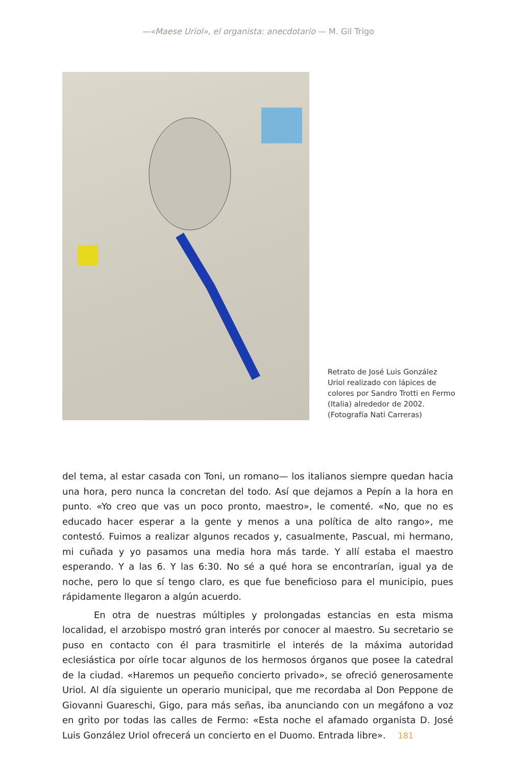—«Maese Uriol», el organista: anecdotario — M. Gil Trigo
Retrato de José Luis González Uriol realizado con lápices de colores por Sandro Trotti en Fermo (Italia) alrededor de 2002. (Fotografía Nati Carreras)
del tema, al estar casada con Toni, un romano— los italianos siempre quedan hacia una hora, pero nunca la concretan del todo. Así que dejamos a Pepín a la hora en punto. «Yo creo que vas un poco pronto, maestro», le comenté. «No, que no es educado hacer esperar a la gente y menos a una política de alto rango», me contestó. Fuimos a realizar algunos recados y, casualmente, Pascual, mi hermano, mi cuñada y yo pasamos una media hora más tarde. Y allí estaba el maestro esperando. Y a las 6. Y las 6:30. No sé a qué hora se encontrarían, igual ya de noche, pero lo que sí tengo claro, es que fue beneficioso para el municipio, pues rápidamente llegaron a algún acuerdo.
En otra de nuestras múltiples y prolongadas estancias en esta misma localidad, el arzobispo mostró gran interés por conocer al maestro. Su secretario se puso en contacto con él para trasmitirle el interés de la máxima autoridad eclesiástica por oírle tocar algunos de los hermosos órganos que posee la catedral de la ciudad. «Haremos un pequeño concierto privado», se ofreció generosamente Uriol. Al día siguiente un operario municipal, que me recordaba al Don Peppone de Giovanni Guareschi, Gigo, para más señas, iba anunciando con un megáfono a voz en grito por todas las calles de Fermo: «Esta noche el afamado organista D. José Luis González Uriol ofrecerá un concierto en el Duomo. Entrada libre». 181